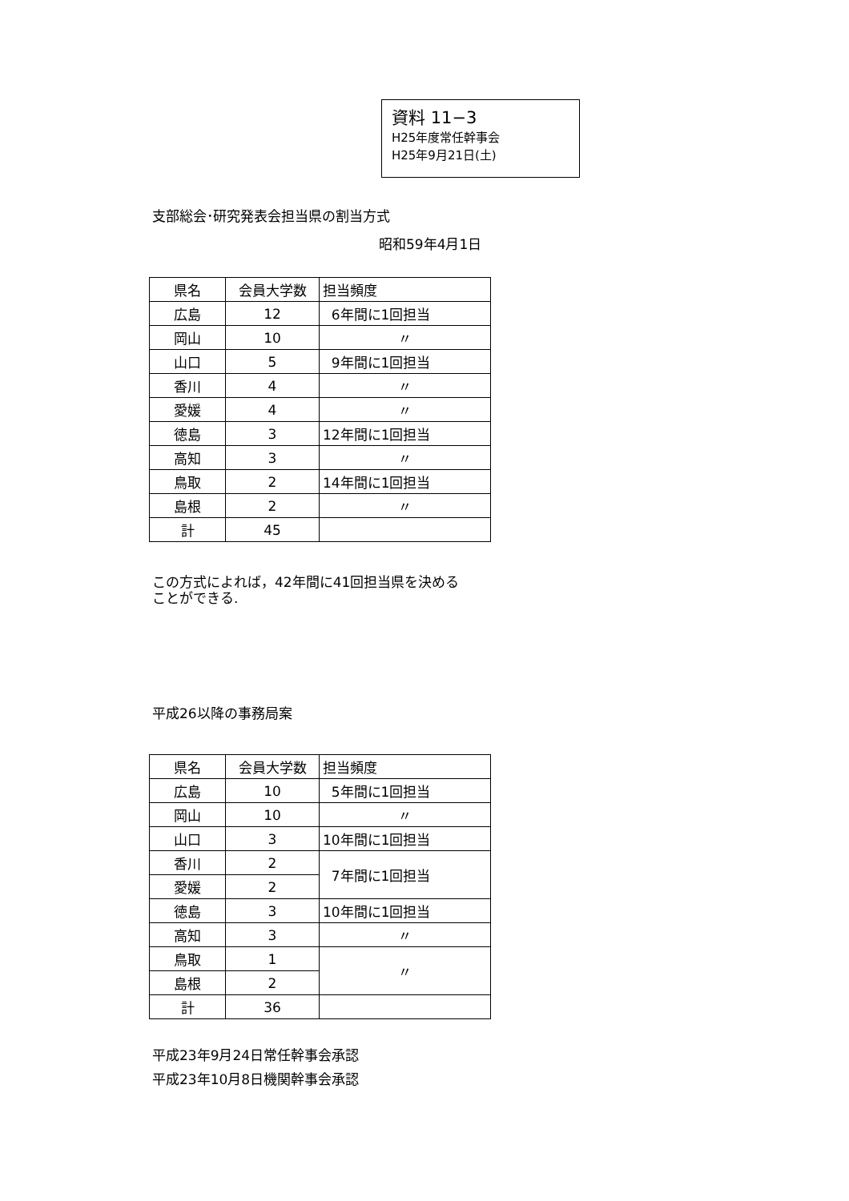資料 11−3
H25年度常任幹事会
H25年9月21日(土)
支部総会･研究発表会担当県の割当方式
昭和59年4月1日
| 県名 | 会員大学数 | 担当頻度 |
| 広島 | 12 | 6年間に1回担当 |
| 岡山 | 10 | 〃 |
| 山口 | 5 | 9年間に1回担当 |
| 香川 | 4 | 〃 |
| 愛媛 | 4 | 〃 |
| 徳島 | 3 | 12年間に1回担当 |
| 高知 | 3 | 〃 |
| 鳥取 | 2 | 14年間に1回担当 |
| 島根 | 2 | 〃 |
| 計 | 45 | |
この方式によれば，42年間に41回担当県を決める
ことができる.
平成26以降の事務局案
| 県名 | 会員大学数 | 担当頻度 |
| 広島 | 10 | 5年間に1回担当 |
| 岡山 | 10 | 〃 |
| 山口 | 3 | 10年間に1回担当 |
| 香川 | 2 | 7年間に1回担当 |
| 愛媛 | 2 | |
| 徳島 | 3 | 10年間に1回担当 |
| 高知 | 3 | 〃 |
| 鳥取 | 1 | 〃 |
| 島根 | 2 | |
| 計 | 36 | |
平成23年9月24日常任幹事会承認
平成23年10月8日機関幹事会承認